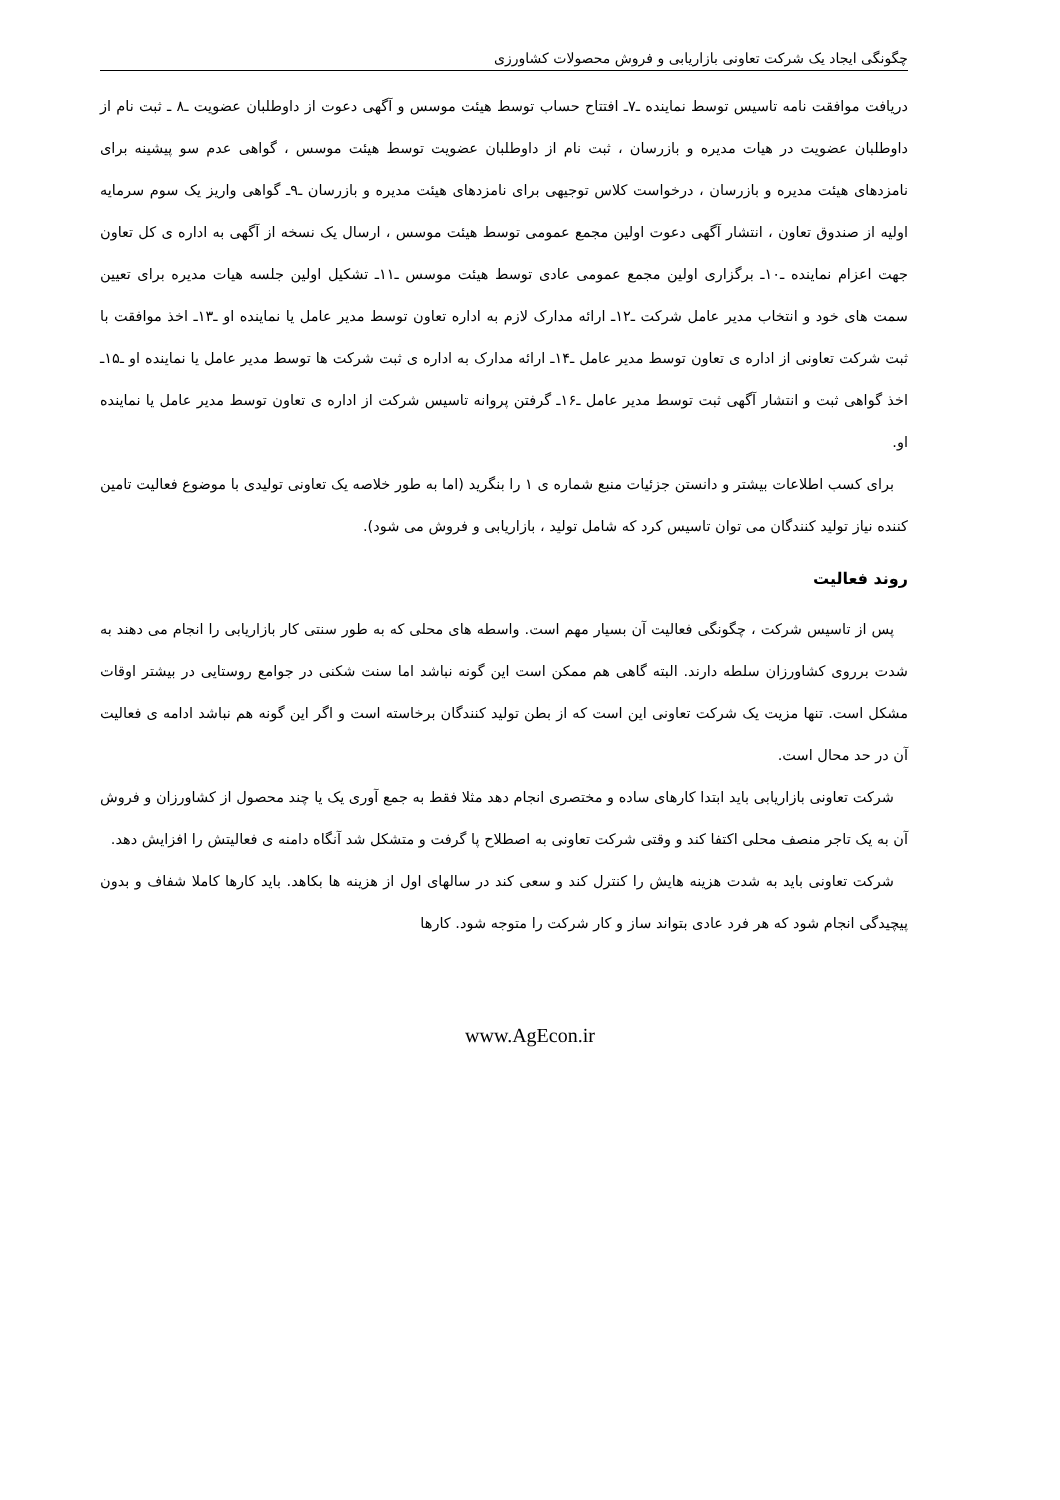چگونگی ایجاد یک شرکت تعاونی بازاریابی و فروش محصولات کشاورزی
دریافت موافقت نامه تاسیس توسط نماینده ـ۷ـ افتتاح حساب توسط هیئت موسس و آگهی دعوت از داوطلبان عضویت ـ۸ ـ ثبت نام از داوطلبان عضویت در هیات مدیره و بازرسان ، ثبت نام از داوطلبان عضویت توسط هیئت موسس ، گواهی عدم سو پیشینه برای نامزدهای هیئت مدیره و بازرسان ، درخواست کلاس توجیهی برای نامزدهای هیئت مدیره و بازرسان ـ۹ـ گواهی واریز یک سوم سرمایه اولیه از صندوق تعاون ، انتشار آگهی دعوت اولین مجمع عمومی توسط هیئت موسس ، ارسال یک نسخه از آگهی به اداره ی کل تعاون جهت اعزام نماینده ـ۱۰ـ برگزاری اولین مجمع عمومی عادی توسط هیئت موسس ـ۱۱ـ تشکیل اولین جلسه هیات مدیره برای تعیین سمت های خود و انتخاب مدیر عامل شرکت ـ۱۲ـ ارائه مدارک لازم به اداره تعاون توسط مدیر عامل یا نماینده او ـ۱۳ـ اخذ موافقت با ثبت شرکت تعاونی از اداره ی تعاون توسط مدیر عامل ـ۱۴ـ ارائه مدارک به اداره ی ثبت شرکت ها توسط مدیر عامل یا نماینده او ـ۱۵ـ اخذ گواهی ثبت و انتشار آگهی ثبت توسط مدیر عامل ـ۱۶ـ گرفتن پروانه تاسیس شرکت از اداره ی تعاون توسط مدیر عامل یا نماینده او.
برای کسب اطلاعات بیشتر و دانستن جزئیات منبع شماره ی ۱ را بنگرید (اما به طور خلاصه یک تعاونی تولیدی با موضوع فعالیت تامین کننده نیاز تولید کنندگان می توان تاسیس کرد که شامل تولید ، بازاریابی و فروش می شود).
روند فعالیت
پس از تاسیس شرکت ، چگونگی فعالیت آن بسیار مهم است. واسطه های محلی که به طور سنتی کار بازاریابی را انجام می دهند به شدت برروی کشاورزان سلطه دارند. البته گاهی هم ممکن است این گونه نباشد اما سنت شکنی در جوامع روستایی در بیشتر اوقات مشکل است. تنها مزیت یک شرکت تعاونی این است که از بطن تولید کنندگان برخاسته است و اگر این گونه هم نباشد ادامه ی فعالیت آن در حد محال است.
شرکت تعاونی بازاریابی باید ابتدا کارهای ساده و مختصری انجام دهد مثلا فقط به جمع آوری یک یا چند محصول از کشاورزان و فروش آن به یک تاجر منصف محلی اکتفا کند و وقتی شرکت تعاونی به اصطلاح پا گرفت و متشکل شد آنگاه دامنه ی فعالیتش را افزایش دهد.
شرکت تعاونی باید به شدت هزینه هایش را کنترل کند و سعی کند در سالهای اول از هزینه ها بکاهد. باید کارها کاملا شفاف و بدون پیچیدگی انجام شود که هر فرد عادی بتواند ساز و کار شرکت را متوجه شود. کارها
www.AgEcon.ir